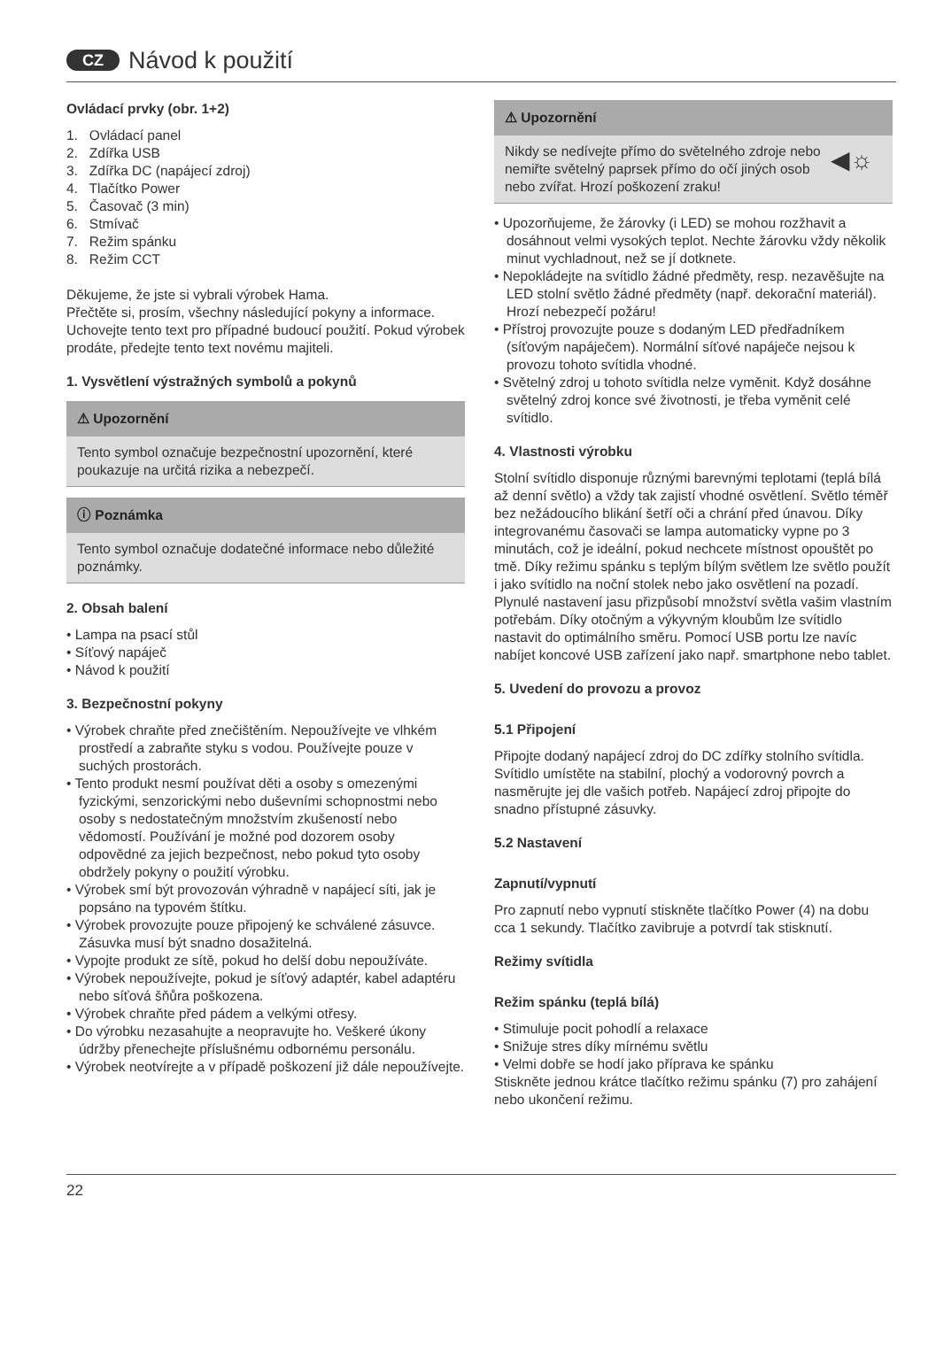CZ Návod k použití
Ovládací prvky (obr. 1+2)
1. Ovládací panel
2. Zdířka USB
3. Zdířka DC (napájecí zdroj)
4. Tlačítko Power
5. Časovač (3 min)
6. Stmívač
7. Režim spánku
8. Režim CCT
Děkujeme, že jste si vybrali výrobek Hama.
Přečtěte si, prosím, všechny následující pokyny a informace. Uchovejte tento text pro případné budoucí použití. Pokud výrobek prodáte, předejte tento text novému majiteli.
1. Vysvětlení výstražných symbolů a pokynů
⚠ Upozornění
Tento symbol označuje bezpečnostní upozornění, které poukazuje na určitá rizika a nebezpečí.
ⓘ Poznámka
Tento symbol označuje dodatečné informace nebo důležité poznámky.
2. Obsah balení
• Lampa na psací stůl
• Síťový napáječ
• Návod k použití
3. Bezpečnostní pokyny
• Výrobek chraňte před znečištěním. Nepoužívejte ve vlhkém prostředí a zabraňte styku s vodou. Používejte pouze v suchých prostorách.
• Tento produkt nesmí používat děti a osoby s omezenými fyzickými, senzorickými nebo duševními schopnostmi nebo osoby s nedostatečným množstvím zkušeností nebo vědomostí. Používání je možné pod dozorem osoby odpovědné za jejich bezpečnost, nebo pokud tyto osoby obdržely pokyny o použití výrobku.
• Výrobek smí být provozován výhradně v napájecí síti, jak je popsáno na typovém štítku.
• Výrobek provozujte pouze připojený ke schválené zásuvce. Zásuvka musí být snadno dosažitelná.
• Vypojte produkt ze sítě, pokud ho delší dobu nepoužíváte.
• Výrobek nepoužívejte, pokud je síťový adaptér, kabel adaptéru nebo síťová šňůra poškozena.
• Výrobek chraňte před pádem a velkými otřesy.
• Do výrobku nezasahujte a neopravujte ho. Veškeré úkony údržby přenechejte příslušnému odbornému personálu.
• Výrobek neotvírejte a v případě poškození již dále nepoužívejte.
⚠ Upozornění
Nikdy se nedívejte přímo do světelného zdroje nebo nemiřte světelný paprsek přímo do očí jiných osob nebo zvířat. Hrozí poškození zraku! ◀☼
• Upozorňujeme, že žárovky (i LED) se mohou rozžhavit a dosáhnout velmi vysokých teplot. Nechte žárovku vždy několik minut vychladnout, než se jí dotknete.
• Nepokládejte na svítidlo žádné předměty, resp. nezavěšujte na LED stolní světlo žádné předměty (např. dekorační materiál). Hrozí nebezpečí požáru!
• Přístroj provozujte pouze s dodaným LED předřadníkem (síťovým napáječem). Normální síťové napáječe nejsou k provozu tohoto svítidla vhodné.
• Světelný zdroj u tohoto svítidla nelze vyměnit. Když dosáhne světelný zdroj konce své životnosti, je třeba vyměnit celé svítidlo.
4. Vlastnosti výrobku
Stolní svítidlo disponuje různými barevnými teplotami (teplá bílá až denní světlo) a vždy tak zajistí vhodné osvětlení. Světlo téměř bez nežádoucího blikání šetří oči a chrání před únavou. Díky integrovanému časovači se lampa automaticky vypne po 3 minutách, což je ideální, pokud nechcete místnost opouštět po tmě. Díky režimu spánku s teplým bílým světlem lze světlo použít i jako svítidlo na noční stolek nebo jako osvětlení na pozadí. Plynulé nastavení jasu přizpůsobí množství světla vašim vlastním potřebám. Díky otočným a výkyvným kloubům lze svítidlo nastavit do optimálního směru. Pomocí USB portu lze navíc nabíjet koncové USB zařízení jako např. smartphone nebo tablet.
5. Uvedení do provozu a provoz
5.1 Připojení
Připojte dodaný napájecí zdroj do DC zdířky stolního svítidla. Svítidlo umístěte na stabilní, plochý a vodorovný povrch a nasměrujte jej dle vašich potřeb. Napájecí zdroj připojte do snadno přístupné zásuvky.
5.2 Nastavení
Zapnutí/vypnutí
Pro zapnutí nebo vypnutí stiskněte tlačítko Power (4) na dobu cca 1 sekundy. Tlačítko zavibruje a potvrdí tak stisknutí.
Režimy svítidla
Režim spánku (teplá bílá)
• Stimuluje pocit pohodlí a relaxace
• Snižuje stres díky mírnému světlu
• Velmi dobře se hodí jako příprava ke spánku
Stiskněte jednou krátce tlačítko režimu spánku (7) pro zahájení nebo ukončení režimu.
22